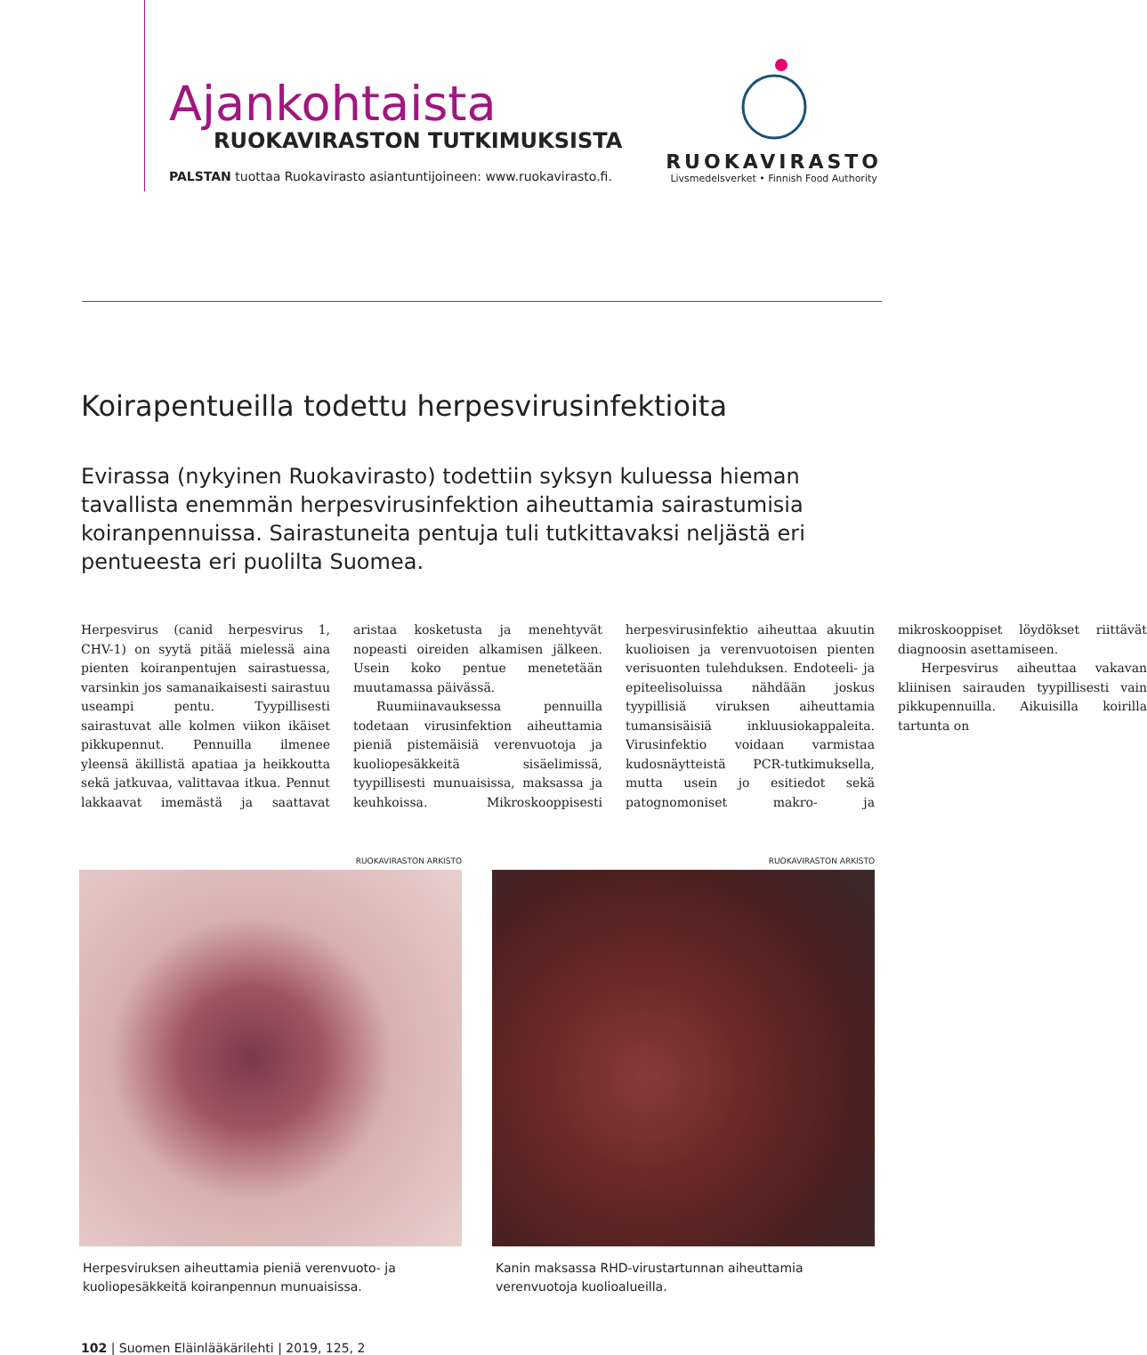Ajankohtaista
RUOKAVIRASTON TUTKIMUKSISTA
PALSTAN tuottaa Ruokavirasto asiantuntijoineen: www.ruokavirasto.fi.
RUOKAVIRASTO
Livsmedelsverket • Finnish Food Authority
Koirapentueilla todettu herpesvirusinfektioita
Evirassa (nykyinen Ruokavirasto) todettiin syksyn kuluessa hieman tavallista enemmän herpesvirusinfektion aiheuttamia sairastumisia koiranpennuissa. Sairastuneita pentuja tuli tutkittavaksi neljästä eri pentueesta eri puolilta Suomea.
Herpesvirus (canid herpesvirus 1, CHV-1) on syytä pitää mielessä aina pienten koiranpentujen sairastuessa, varsinkin jos samanaikaisesti sairastuu useampi pentu. Tyypillisesti sairastuvat alle kolmen viikon ikäiset pikkupennut. Pennuilla ilmenee yleensä äkillistä apatiaa ja heikkoutta sekä jatkuvaa, valittavaa itkua. Pennut lakkaavat imemästä ja saattavat aristaa kosketusta ja menehtyvät nopeasti oireiden alkamisen jälkeen. Usein koko pentue menetetään muutamassa päivässä.
Ruumiinavauksessa pennuilla todetaan virusinfektion aiheuttamia pieniä pistemäisiä verenvuotoja ja kuoliopesäkkeitä sisäelimissä, tyypillisesti munuaisissa, maksassa ja keuhkoissa. Mikroskooppisesti herpesvirusinfektio aiheuttaa akuutin kuolioisen ja verenvuotoisen pienten verisuonten tulehduksen. Endoteeli- ja epiteelisoluissa nähdään joskus tyypillisiä viruksen aiheuttamia tumansisäisiä inkluusiokappaleita. Virusinfektio voidaan varmistaa kudosnäytteistä PCR-tutkimuksella, mutta usein jo esitiedot sekä patognomoniset makro- ja mikroskooppiset löydökset riittävät diagnoosin asettamiseen.
Herpesvirus aiheuttaa vakavan kliinisen sairauden tyypillisesti vain pikkupennuilla. Aikuisilla koirilla tartunta on
RUOKAVIRASTON ARKISTO
Herpesviruksen aiheuttamia pieniä verenvuoto- ja kuoliopesäkkeitä koiranpennun munuaisissa.
RUOKAVIRASTON ARKISTO
Kanin maksassa RHD-virustartunnan aiheuttamia verenvuotoja kuolioalueilla.
102 | Suomen Eläinlääkärilehti | 2019, 125, 2